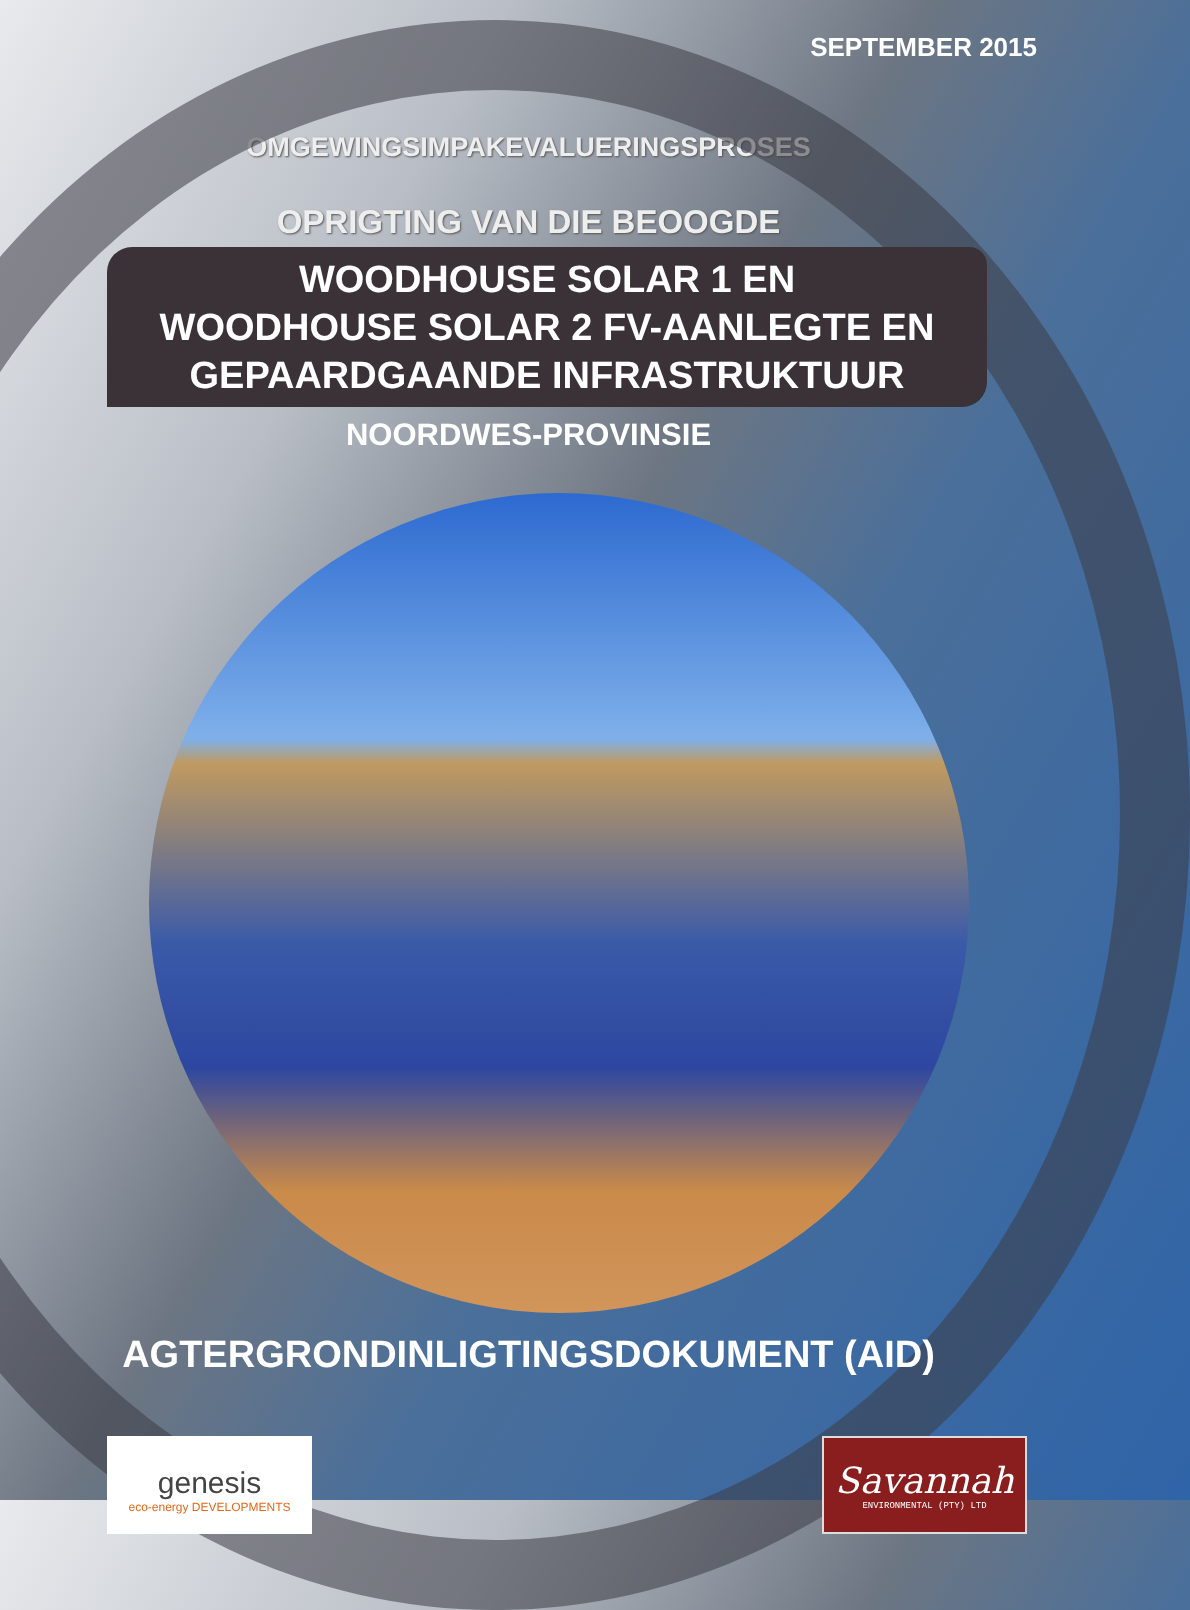SEPTEMBER 2015
OMGEWINGSIMPAKEVALUERINGSPROSES
OPRIGTING VAN DIE BEOOGDE
WOODHOUSE SOLAR 1 EN
WOODHOUSE SOLAR 2 FV-AANLEGTE EN
GEPAARDGAANDE INFRASTRUKTUUR
NOORDWES-PROVINSIE
AGTERGRONDINLIGTINGSDOKUMENT (AID)
genesis
eco-energy DEVELOPMENTS
Savannah
ENVIRONMENTAL (PTY) LTD